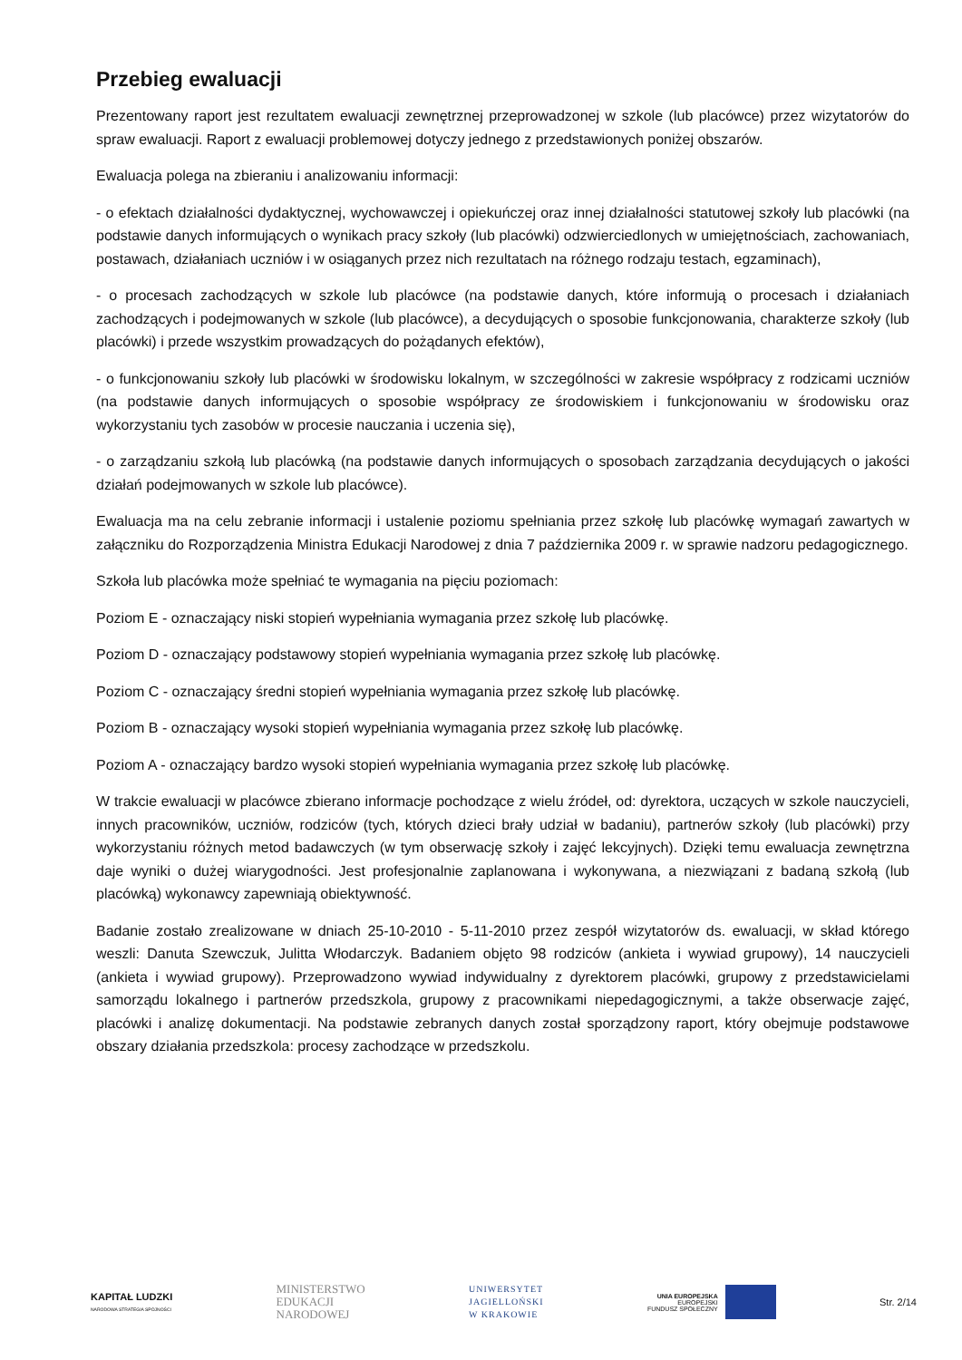Przebieg ewaluacji
Prezentowany raport jest rezultatem ewaluacji zewnętrznej przeprowadzonej w szkole (lub placówce) przez wizytatorów do spraw ewaluacji. Raport z ewaluacji problemowej dotyczy jednego z przedstawionych poniżej obszarów.
Ewaluacja polega na zbieraniu i analizowaniu informacji:
- o efektach działalności dydaktycznej, wychowawczej i opiekuńczej oraz innej działalności statutowej szkoły lub placówki (na podstawie danych informujących o wynikach pracy szkoły (lub placówki) odzwierciedlonych w umiejętnościach, zachowaniach, postawach, działaniach uczniów i w osiąganych przez nich rezultatach na różnego rodzaju testach, egzaminach),
- o procesach zachodzących w szkole lub placówce (na podstawie danych, które informują o procesach i działaniach zachodzących i podejmowanych w szkole (lub placówce), a decydujących o sposobie funkcjonowania, charakterze szkoły (lub placówki) i przede wszystkim prowadzących do pożądanych efektów),
- o funkcjonowaniu szkoły lub placówki w środowisku lokalnym, w szczególności w zakresie współpracy z rodzicami uczniów (na podstawie danych informujących o sposobie współpracy ze środowiskiem i funkcjonowaniu w środowisku oraz wykorzystaniu tych zasobów w procesie nauczania i uczenia się),
- o zarządzaniu szkołą lub placówką (na podstawie danych informujących o sposobach zarządzania decydujących o jakości działań podejmowanych w szkole lub placówce).
Ewaluacja ma na celu zebranie informacji i ustalenie poziomu spełniania przez szkołę lub placówkę wymagań zawartych w załączniku do Rozporządzenia Ministra Edukacji Narodowej z dnia 7 października 2009 r. w sprawie nadzoru pedagogicznego.
Szkoła lub placówka może spełniać te wymagania na pięciu poziomach:
Poziom E - oznaczający niski stopień wypełniania wymagania przez szkołę lub placówkę.
Poziom D - oznaczający podstawowy stopień wypełniania wymagania przez szkołę lub placówkę.
Poziom C - oznaczający średni stopień wypełniania wymagania przez szkołę lub placówkę.
Poziom B - oznaczający wysoki stopień wypełniania wymagania przez szkołę lub placówkę.
Poziom A - oznaczający bardzo wysoki stopień wypełniania wymagania przez szkołę lub placówkę.
W trakcie ewaluacji w placówce zbierano informacje pochodzące z wielu źródeł, od: dyrektora, uczących w szkole nauczycieli, innych pracowników, uczniów, rodziców (tych, których dzieci brały udział w badaniu), partnerów szkoły (lub placówki) przy wykorzystaniu różnych metod badawczych (w tym obserwację szkoły i zajęć lekcyjnych). Dzięki temu ewaluacja zewnętrzna daje wyniki o dużej wiarygodności. Jest profesjonalnie zaplanowana i wykonywana, a niezwiązani z badaną szkołą (lub placówką) wykonawcy zapewniają obiektywność.
Badanie zostało zrealizowane w dniach 25-10-2010 - 5-11-2010 przez zespół wizytatorów ds. ewaluacji, w skład którego weszli: Danuta Szewczuk, Julitta Włodarczyk. Badaniem objęto 98 rodziców (ankieta i wywiad grupowy), 14 nauczycieli (ankieta i wywiad grupowy). Przeprowadzono wywiad indywidualny z dyrektorem placówki, grupowy z przedstawicielami samorządu lokalnego i partnerów przedszkola, grupowy z pracownikami niepedagogicznymi, a także obserwacje zajęć, placówki i analizę dokumentacji. Na podstawie zebranych danych został sporządzony raport, który obejmuje podstawowe obszary działania przedszkola: procesy zachodzące w przedszkolu.
KAPITAŁ LUDZKI
NARODOWA STRATEGIA SPÓJNOŚCI
MINISTERSTWO
EDUKACJI
NARODOWEJ
UNIWERSYTET
JAGIELLOŃSKI
W KRAKOWIE
UNIA EUROPEJSKA
EUROPEJSKI
FUNDUSZ SPOŁECZNY
Str. 2/14